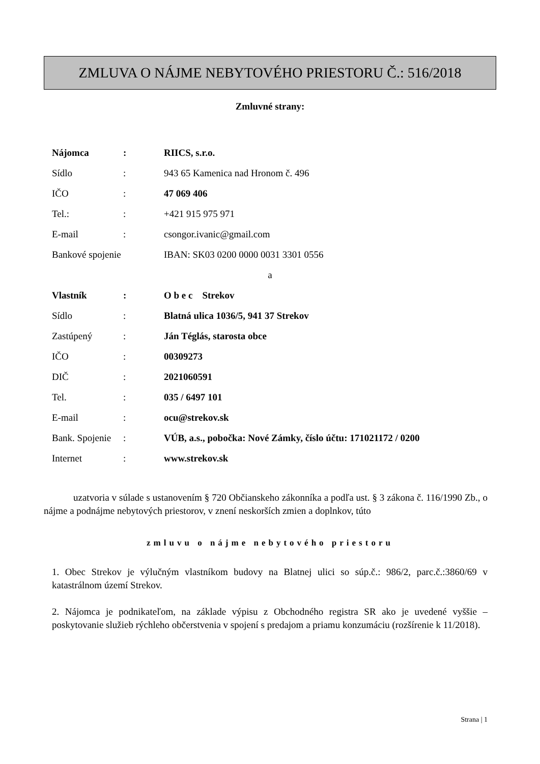ZMLUVA O NÁJME NEBYTOVÉHO PRIESTORU Č.: 516/2018
Zmluvné strany:
Nájomca: RIICS, s.r.o.
Sídlo: 943 65 Kamenica nad Hronom č. 496
IČO: 47 069 406
Tel.:: +421 915 975 971
E-mail: csongor.ivanic@gmail.com
Bankové spojenie IBAN: SK03 0200 0000 0031 3301 0556
a
Vlastník: O b e c Strekov
Sídlo: Blatná ulica 1036/5, 941 37 Strekov
Zastúpený: Ján Téglás, starosta obce
IČO: 00309273
DIČ: 2021060591
Tel.: 035 / 6497 101
E-mail: ocu@strekov.sk
Bank. Spojenie: VÚB, a.s., pobočka: Nové Zámky, číslo účtu: 171021172 / 0200
Internet: www.strekov.sk
uzatvoria v súlade s ustanovením § 720 Občianskeho zákonníka a podľa ust. § 3 zákona č. 116/1990 Zb., o nájme a podnájme nebytových priestorov, v znení neskorších zmien a doplnkov, túto
zmluvu o nájme nebytového priestoru
1. Obec Strekov je výlučným vlastníkom budovy na Blatnej ulici so súp.č.: 986/2, parc.č.:3860/69 v katastrálnom území Strekov.
2. Nájomca je podnikateľom, na základe výpisu z Obchodného registra SR ako je uvedené vyššie – poskytovanie služieb rýchleho občerstvenia v spojení s predajom a priamu konzumáciu (rozšírenie k 11/2018).
Strana | 1